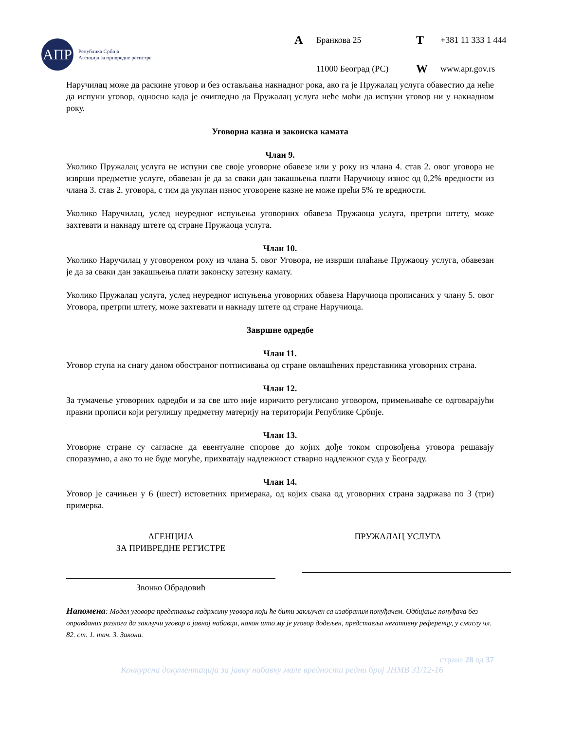АПР
Република Србија
Агенција за привредне регистре
A Бранкова 25 T +381 11 333 1 444 11000 Београд (РС) W www.apr.gov.rs
Наручилац може да раскине уговор и без остављања накнадног рока, ако га је Пружалац услуга обавестио да неће да испуни уговор, односно када је очигледно да Пружалац услуга неће моћи да испуни уговор ни у накнадном року.
Уговорна казна и законска камата
Члан 9.
Уколико Пружалац услуга не испуни све своје уговорне обавезе или у року из члана 4. став 2. овог уговора не изврши предметне услуге, обавезан је да за сваки дан закашњења плати Наручиоцу износ од 0,2% вредности из члана 3. став 2. уговора, с тим да укупан износ уговорене казне не може прећи 5% те вредности.
Уколико Наручилац, услед неуредног испуњења уговорних обавеза Пружаоца услуга, претрпи штету, може захтевати и накнаду штете од стране Пружаоца услуга.
Члан 10.
Уколико Наручилац у уговореном року из члана 5. овог Уговора, не изврши плаћање Пружаоцу услуга, обавезан је да за сваки дан закашњења плати законску затезну камату.
Уколико Пружалац услуга, услед неуредног испуњења уговорних обавеза Наручиоца прописаних у члану 5. овог Уговора, претрпи штету, може захтевати и накнаду штете од стране Наручиоца.
Завршне одредбе
Члан 11.
Уговор ступа на снагу даном обостраног потписивања од стране овлашћених представника уговорних страна.
Члан 12.
За тумачење уговорних одредби и за све што није изричито регулисано уговором, примењиваће се одговарајући правни прописи који регулишу предметну материју на територији Републике Србије.
Члан 13.
Уговорне стране су сагласне да евентуалне спорове до којих дође током спровођења уговора решавају споразумно, а ако то не буде могуће, прихватају надлежност стварно надлежног суда у Београду.
Члан 14.
Уговор је сачињен у 6 (шест) истоветних примерака, од којих свака од уговорних страна задржава по 3 (три) примерка.
АГЕНЦИЈА
ЗА ПРИВРЕДНЕ РЕГИСТРЕ
Звонко Обрадовић
ПРУЖАЛАЦ УСЛУГА
Напомена: Модел уговора представља садржину уговора који ће бити закључен са изабраним понуђачем. Одбијање понуђача без оправданих разлога да закључи уговор о јавној набавци, након што му је уговор додељен, представља негативну референцу, у смислу чл. 82. ст. 1. тач. 3. Закона.
страна 28 од 37
Конкурсна документација за јавну набавку мале вредности редни број ЈНМВ 31/12-16